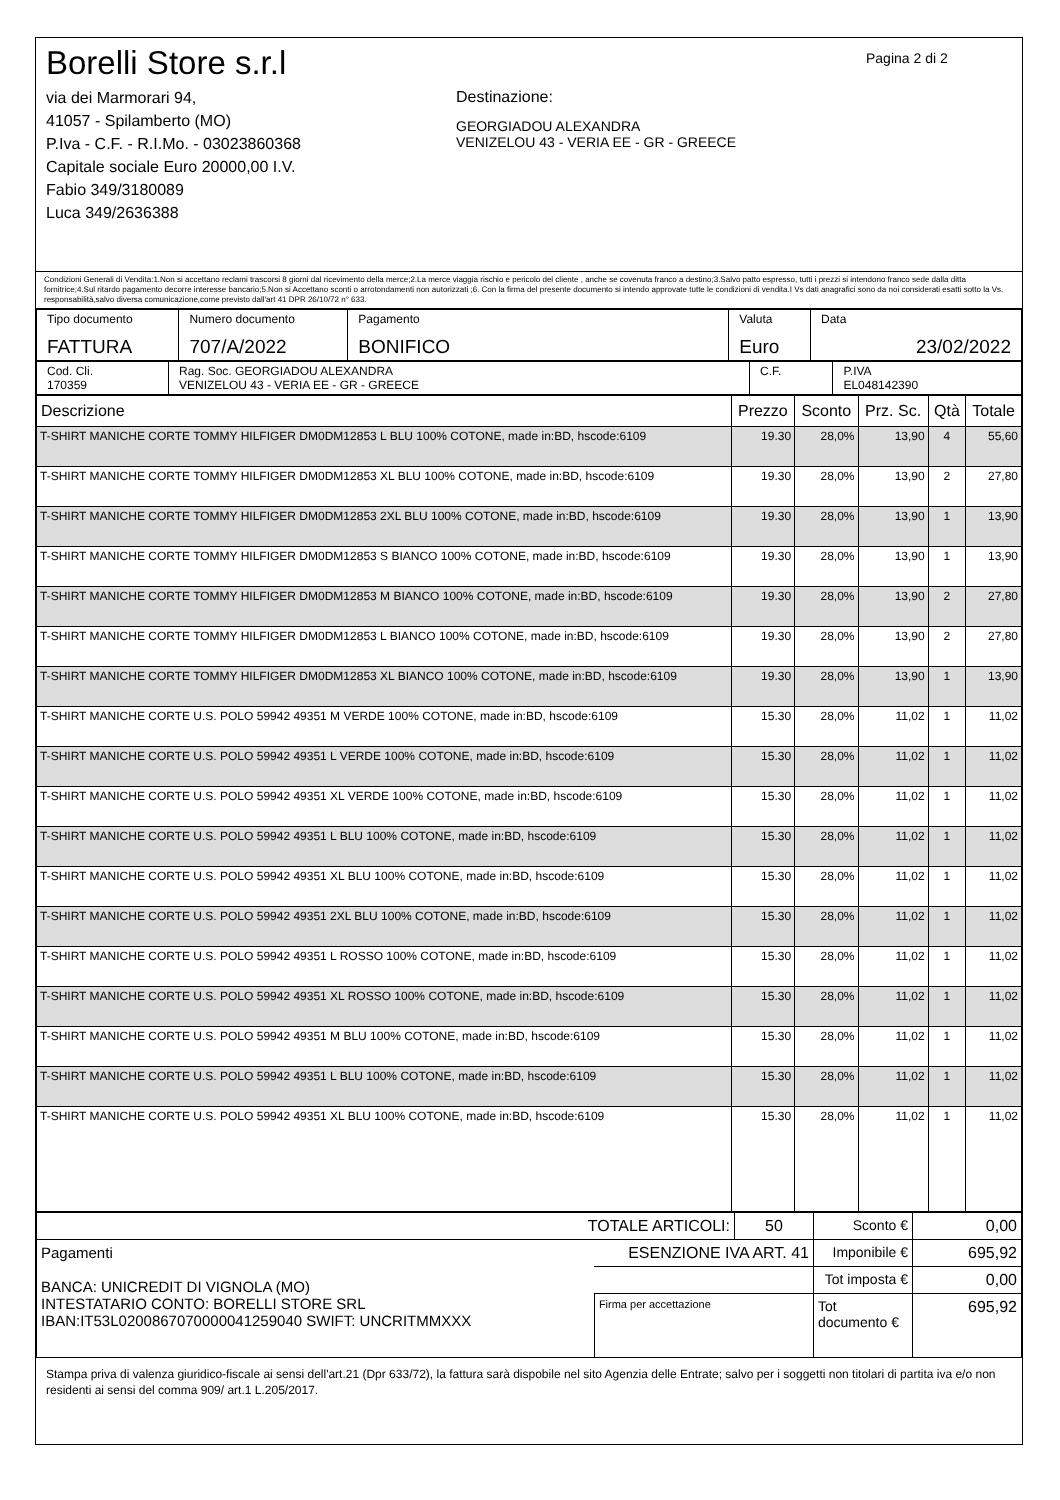Borelli Store s.r.l
via dei Marmorari 94,
41057 - Spilamberto (MO)
P.Iva - C.F. - R.I.Mo. - 03023860368
Capitale sociale Euro 20000,00 I.V.
Fabio 349/3180089
Luca 349/2636388
Destinazione:
GEORGIADOU ALEXANDRA
VENIZELOU 43 - VERIA EE - GR - GREECE
Pagina 2 di 2
Condizioni Generali di Vendita:1.Non si accettano reclami trascorsi 8 giorni dal ricevimento della merce;2.La merce viaggia rischio e pericolo del cliente , anche se covenuta franco a destino;3.Salvo patto espresso, tutti i prezzi si intendono franco sede dalla ditta fornitrice;4.Sul ritardo pagamento decorre interesse bancario;5.Non si Accettano sconti o arrotondamenti non autorizzati ;6. Con la firma del presente documento si intendo approvate tutte le condizioni di vendita.I Vs dati anagrafici sono da noi considerati esatti sotto la Vs. responsabilità,salvo diversa comunicazione,come previsto dall'art 41 DPR 26/10/72 n° 633.
| Tipo documento FATTURA | Numero documento 707/A/2022 | Pagamento BONIFICO | Valuta Euro | Data 23/02/2022 |
| Cod. Cli. 170359 | Rag. Soc. GEORGIADOU ALEXANDRA VENIZELOU 43 - VERIA EE - GR - GREECE | C.F. | P.IVA EL048142390 |
| Descrizione | Prezzo | Sconto | Prz. Sc. | Qtà | Totale |
| --- | --- | --- | --- | --- | --- |
| T-SHIRT MANICHE CORTE TOMMY HILFIGER DM0DM12853 L BLU 100% COTONE, made in:BD, hscode:6109 | 19.30 | 28,0% | 13,90 | 4 | 55,60 |
| T-SHIRT MANICHE CORTE TOMMY HILFIGER DM0DM12853 XL BLU 100% COTONE, made in:BD, hscode:6109 | 19.30 | 28,0% | 13,90 | 2 | 27,80 |
| T-SHIRT MANICHE CORTE TOMMY HILFIGER DM0DM12853 2XL BLU 100% COTONE, made in:BD, hscode:6109 | 19.30 | 28,0% | 13,90 | 1 | 13,90 |
| T-SHIRT MANICHE CORTE TOMMY HILFIGER DM0DM12853 S BIANCO 100% COTONE, made in:BD, hscode:6109 | 19.30 | 28,0% | 13,90 | 1 | 13,90 |
| T-SHIRT MANICHE CORTE TOMMY HILFIGER DM0DM12853 M BIANCO 100% COTONE, made in:BD, hscode:6109 | 19.30 | 28,0% | 13,90 | 2 | 27,80 |
| T-SHIRT MANICHE CORTE TOMMY HILFIGER DM0DM12853 L BIANCO 100% COTONE, made in:BD, hscode:6109 | 19.30 | 28,0% | 13,90 | 2 | 27,80 |
| T-SHIRT MANICHE CORTE TOMMY HILFIGER DM0DM12853 XL BIANCO 100% COTONE, made in:BD, hscode:6109 | 19.30 | 28,0% | 13,90 | 1 | 13,90 |
| T-SHIRT MANICHE CORTE U.S. POLO 59942 49351 M VERDE 100% COTONE, made in:BD, hscode:6109 | 15.30 | 28,0% | 11,02 | 1 | 11,02 |
| T-SHIRT MANICHE CORTE U.S. POLO 59942 49351 L VERDE 100% COTONE, made in:BD, hscode:6109 | 15.30 | 28,0% | 11,02 | 1 | 11,02 |
| T-SHIRT MANICHE CORTE U.S. POLO 59942 49351 XL VERDE 100% COTONE, made in:BD, hscode:6109 | 15.30 | 28,0% | 11,02 | 1 | 11,02 |
| T-SHIRT MANICHE CORTE U.S. POLO 59942 49351 L BLU 100% COTONE, made in:BD, hscode:6109 | 15.30 | 28,0% | 11,02 | 1 | 11,02 |
| T-SHIRT MANICHE CORTE U.S. POLO 59942 49351 XL BLU 100% COTONE, made in:BD, hscode:6109 | 15.30 | 28,0% | 11,02 | 1 | 11,02 |
| T-SHIRT MANICHE CORTE U.S. POLO 59942 49351 2XL BLU 100% COTONE, made in:BD, hscode:6109 | 15.30 | 28,0% | 11,02 | 1 | 11,02 |
| T-SHIRT MANICHE CORTE U.S. POLO 59942 49351 L ROSSO 100% COTONE, made in:BD, hscode:6109 | 15.30 | 28,0% | 11,02 | 1 | 11,02 |
| T-SHIRT MANICHE CORTE U.S. POLO 59942 49351 XL ROSSO 100% COTONE, made in:BD, hscode:6109 | 15.30 | 28,0% | 11,02 | 1 | 11,02 |
| T-SHIRT MANICHE CORTE U.S. POLO 59942 49351 M BLU 100% COTONE, made in:BD, hscode:6109 | 15.30 | 28,0% | 11,02 | 1 | 11,02 |
| T-SHIRT MANICHE CORTE U.S. POLO 59942 49351 L BLU 100% COTONE, made in:BD, hscode:6109 | 15.30 | 28,0% | 11,02 | 1 | 11,02 |
| T-SHIRT MANICHE CORTE U.S. POLO 59942 49351 XL BLU 100% COTONE, made in:BD, hscode:6109 | 15.30 | 28,0% | 11,02 | 1 | 11,02 |
| TOTALE ARTICOLI: | | 50 | Sconto € | 0,00 |
| Pagamenti BANCA: UNICREDIT DI VIGNOLA (MO) INTESTATARIO CONTO: BORELLI STORE SRL IBAN:IT53L0200867070000041259040 SWIFT: UNCRITMMXXX | ESENZIONE IVA ART. 41 | | Imponibile € | 695,92 |
| | | | Tot imposta € | 0,00 |
| | Firma per accettazione | | Tot documento € | 695,92 |
Stampa priva di valenza giuridico-fiscale ai sensi dell'art.21 (Dpr 633/72), la fattura sarà dispobile nel sito Agenzia delle Entrate; salvo per i soggetti non titolari di partita iva e/o non residenti ai sensi del comma 909/ art.1 L.205/2017.